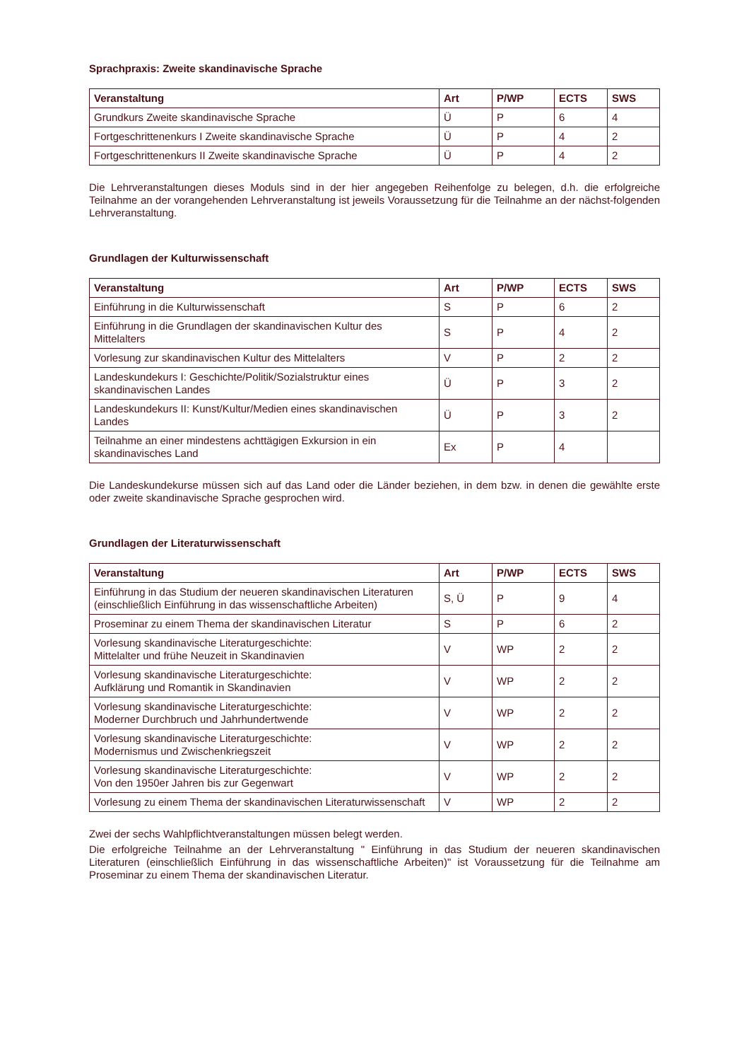Sprachpraxis: Zweite skandinavische Sprache
| Veranstaltung | Art | P/WP | ECTS | SWS |
| --- | --- | --- | --- | --- |
| Grundkurs Zweite skandinavische Sprache | Ü | P | 6 | 4 |
| Fortgeschrittenenkurs I Zweite skandinavische Sprache | Ü | P | 4 | 2 |
| Fortgeschrittenenkurs II Zweite skandinavische Sprache | Ü | P | 4 | 2 |
Die Lehrveranstaltungen dieses Moduls sind in der hier angegeben Reihenfolge zu belegen, d.h. die erfolgreiche Teilnahme an der vorangehenden Lehrveranstaltung ist jeweils Voraussetzung für die Teilnahme an der nächst-folgenden Lehrveranstaltung.
Grundlagen der Kulturwissenschaft
| Veranstaltung | Art | P/WP | ECTS | SWS |
| --- | --- | --- | --- | --- |
| Einführung in die Kulturwissenschaft | S | P | 6 | 2 |
| Einführung in die Grundlagen der skandinavischen Kultur des Mittelalters | S | P | 4 | 2 |
| Vorlesung zur skandinavischen Kultur des Mittelalters | V | P | 2 | 2 |
| Landeskundekurs I: Geschichte/Politik/Sozialstruktur eines skandinavischen Landes | Ü | P | 3 | 2 |
| Landeskundekurs II: Kunst/Kultur/Medien eines skandinavischen Landes | Ü | P | 3 | 2 |
| Teilnahme an einer mindestens achttägigen Exkursion in ein skandinavisches Land | Ex | P | 4 | |
Die Landeskundekurse müssen sich auf das Land oder die Länder beziehen, in dem bzw. in denen die gewählte erste oder zweite skandinavische Sprache gesprochen wird.
Grundlagen der Literaturwissenschaft
| Veranstaltung | Art | P/WP | ECTS | SWS |
| --- | --- | --- | --- | --- |
| Einführung in das Studium der neueren skandinavischen Literaturen (einschließlich Einführung in das wissenschaftliche Arbeiten) | S, Ü | P | 9 | 4 |
| Proseminar zu einem Thema der skandinavischen Literatur | S | P | 6 | 2 |
| Vorlesung skandinavische Literaturgeschichte: Mittelalter und frühe Neuzeit in Skandinavien | V | WP | 2 | 2 |
| Vorlesung skandinavische Literaturgeschichte: Aufklärung und Romantik in Skandinavien | V | WP | 2 | 2 |
| Vorlesung skandinavische Literaturgeschichte: Moderner Durchbruch und Jahrhundertwende | V | WP | 2 | 2 |
| Vorlesung skandinavische Literaturgeschichte: Modernismus und Zwischenkriegszeit | V | WP | 2 | 2 |
| Vorlesung skandinavische Literaturgeschichte: Von den 1950er Jahren bis zur Gegenwart | V | WP | 2 | 2 |
| Vorlesung zu einem Thema der skandinavischen Literaturwissenschaft | V | WP | 2 | 2 |
Zwei der sechs Wahlpflichtveranstaltungen müssen belegt werden.
Die erfolgreiche Teilnahme an der Lehrveranstaltung " Einführung in das Studium der neueren skandinavischen Literaturen (einschließlich Einführung in das wissenschaftliche Arbeiten)" ist Voraussetzung für die Teilnahme am Proseminar zu einem Thema der skandinavischen Literatur.